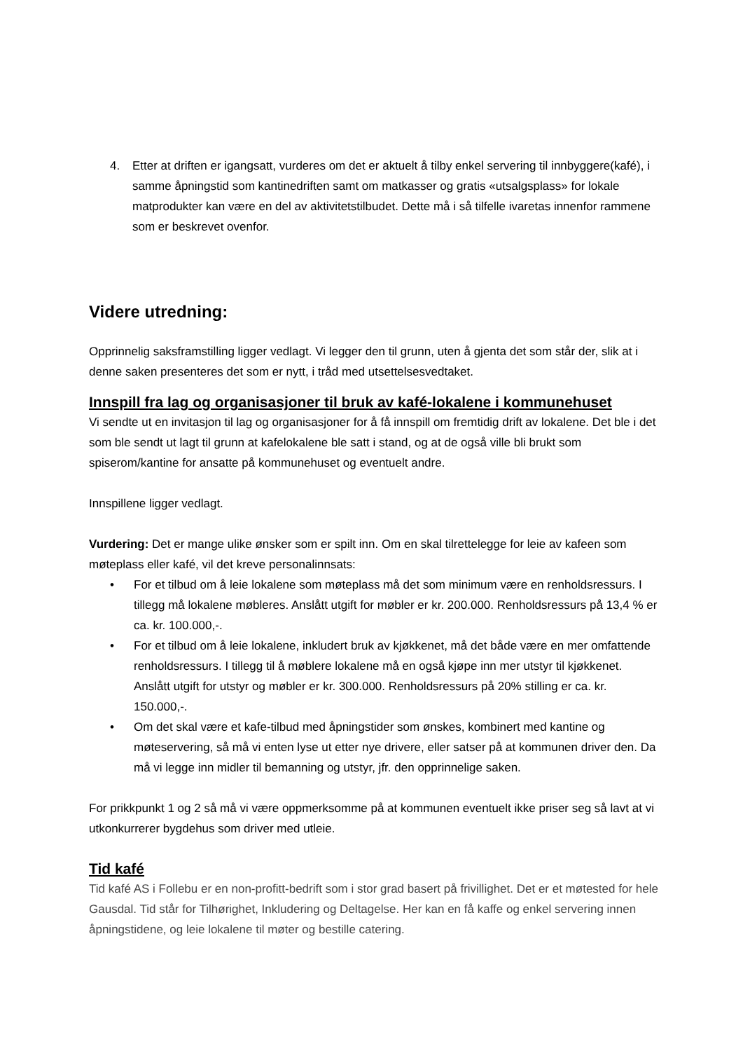4. Etter at driften er igangsatt, vurderes om det er aktuelt å tilby enkel servering til innbyggere(kafé), i samme åpningstid som kantinedriften samt om matkasser og gratis «utsalgsplass» for lokale matprodukter kan være en del av aktivitetstilbudet. Dette må i så tilfelle ivaretas innenfor rammene som er beskrevet ovenfor.
Videre utredning:
Opprinnelig saksframstilling ligger vedlagt. Vi legger den til grunn, uten å gjenta det som står der, slik at i denne saken presenteres det som er nytt, i tråd med utsettelsesvedtaket.
Innspill fra lag og organisasjoner til bruk av kafé-lokalene i kommunehuset
Vi sendte ut en invitasjon til lag og organisasjoner for å få innspill om fremtidig drift av lokalene. Det ble i det som ble sendt ut lagt til grunn at kafelokalene ble satt i stand, og at de også ville bli brukt som spiserom/kantine for ansatte på kommunehuset og eventuelt andre.
Innspillene ligger vedlagt.
Vurdering: Det er mange ulike ønsker som er spilt inn. Om en skal tilrettelegge for leie av kafeen som møteplass eller kafé, vil det kreve personalinnsats:
• For et tilbud om å leie lokalene som møteplass må det som minimum være en renholdsressurs. I tillegg må lokalene møbleres. Anslått utgift for møbler er kr. 200.000. Renholdsressurs på 13,4 % er ca. kr. 100.000,-.
• For et tilbud om å leie lokalene, inkludert bruk av kjøkkenet, må det både være en mer omfattende renholdsressurs. I tillegg til å møblere lokalene må en også kjøpe inn mer utstyr til kjøkkenet. Anslått utgift for utstyr og møbler er kr. 300.000. Renholdsressurs på 20% stilling er ca. kr. 150.000,-.
• Om det skal være et kafe-tilbud med åpningstider som ønskes, kombinert med kantine og møteservering, så må vi enten lyse ut etter nye drivere, eller satser på at kommunen driver den. Da må vi legge inn midler til bemanning og utstyr, jfr. den opprinnelige saken.
For prikkpunkt 1 og 2 så må vi være oppmerksomme på at kommunen eventuelt ikke priser seg så lavt at vi utkonkurrerer bygdehus som driver med utleie.
Tid kafé
Tid kafé AS i Follebu er en non-profitt-bedrift som i stor grad basert på frivillighet. Det er et møtested for hele Gausdal. Tid står for Tilhørighet, Inkludering og Deltagelse. Her kan en få kaffe og enkel servering innen åpningstidene, og leie lokalene til møter og bestille catering.